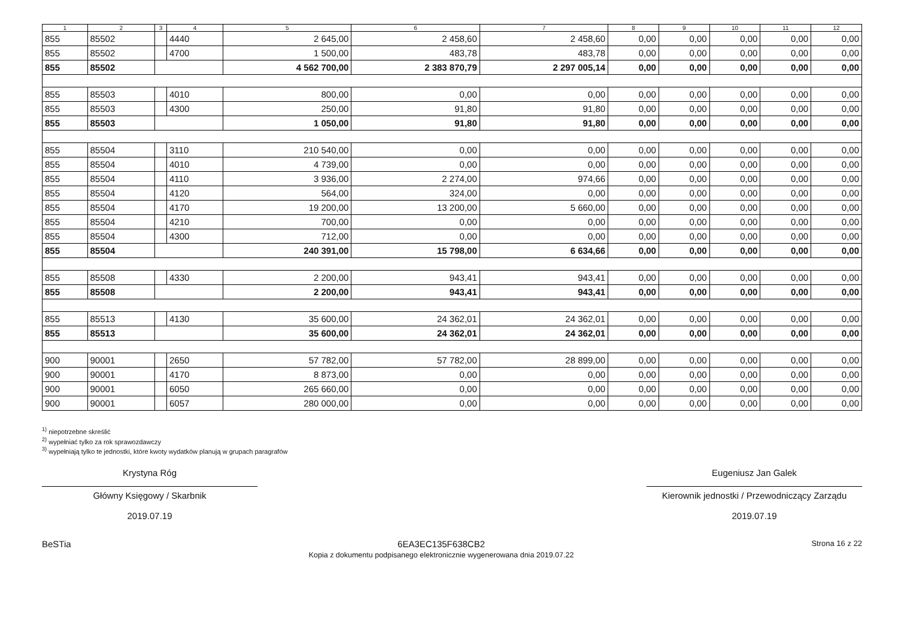| 1 | 2 | 3 | 4 | 5 | 6 | 7 | 8 | 9 | 10 | 11 | 12 |
| --- | --- | --- | --- | --- | --- | --- | --- | --- | --- | --- | --- |
| 855 | 85502 | | 4440 | 2 645,00 | 2 458,60 | 2 458,60 | 0,00 | 0,00 | 0,00 | 0,00 | 0,00 |
| 855 | 85502 | | 4700 | 1 500,00 | 483,78 | 483,78 | 0,00 | 0,00 | 0,00 | 0,00 | 0,00 |
| 855 | 85502 | | | 4 562 700,00 | 2 383 870,79 | 2 297 005,14 | 0,00 | 0,00 | 0,00 | 0,00 | 0,00 |
| 855 | 85503 | | 4010 | 800,00 | 0,00 | 0,00 | 0,00 | 0,00 | 0,00 | 0,00 | 0,00 |
| 855 | 85503 | | 4300 | 250,00 | 91,80 | 91,80 | 0,00 | 0,00 | 0,00 | 0,00 | 0,00 |
| 855 | 85503 | | | 1 050,00 | 91,80 | 91,80 | 0,00 | 0,00 | 0,00 | 0,00 | 0,00 |
| 855 | 85504 | | 3110 | 210 540,00 | 0,00 | 0,00 | 0,00 | 0,00 | 0,00 | 0,00 | 0,00 |
| 855 | 85504 | | 4010 | 4 739,00 | 0,00 | 0,00 | 0,00 | 0,00 | 0,00 | 0,00 | 0,00 |
| 855 | 85504 | | 4110 | 3 936,00 | 2 274,00 | 974,66 | 0,00 | 0,00 | 0,00 | 0,00 | 0,00 |
| 855 | 85504 | | 4120 | 564,00 | 324,00 | 0,00 | 0,00 | 0,00 | 0,00 | 0,00 | 0,00 |
| 855 | 85504 | | 4170 | 19 200,00 | 13 200,00 | 5 660,00 | 0,00 | 0,00 | 0,00 | 0,00 | 0,00 |
| 855 | 85504 | | 4210 | 700,00 | 0,00 | 0,00 | 0,00 | 0,00 | 0,00 | 0,00 | 0,00 |
| 855 | 85504 | | 4300 | 712,00 | 0,00 | 0,00 | 0,00 | 0,00 | 0,00 | 0,00 | 0,00 |
| 855 | 85504 | | | 240 391,00 | 15 798,00 | 6 634,66 | 0,00 | 0,00 | 0,00 | 0,00 | 0,00 |
| 855 | 85508 | | 4330 | 2 200,00 | 943,41 | 943,41 | 0,00 | 0,00 | 0,00 | 0,00 | 0,00 |
| 855 | 85508 | | | 2 200,00 | 943,41 | 943,41 | 0,00 | 0,00 | 0,00 | 0,00 | 0,00 |
| 855 | 85513 | | 4130 | 35 600,00 | 24 362,01 | 24 362,01 | 0,00 | 0,00 | 0,00 | 0,00 | 0,00 |
| 855 | 85513 | | | 35 600,00 | 24 362,01 | 24 362,01 | 0,00 | 0,00 | 0,00 | 0,00 | 0,00 |
| 900 | 90001 | | 2650 | 57 782,00 | 57 782,00 | 28 899,00 | 0,00 | 0,00 | 0,00 | 0,00 | 0,00 |
| 900 | 90001 | | 4170 | 8 873,00 | 0,00 | 0,00 | 0,00 | 0,00 | 0,00 | 0,00 | 0,00 |
| 900 | 90001 | | 6050 | 265 660,00 | 0,00 | 0,00 | 0,00 | 0,00 | 0,00 | 0,00 | 0,00 |
| 900 | 90001 | | 6057 | 280 000,00 | 0,00 | 0,00 | 0,00 | 0,00 | 0,00 | 0,00 | 0,00 |
<sup>1)</sup> niepotrzebne skreślić
<sup>2)</sup> wypełniać tylko za rok sprawozdawczy
<sup>3)</sup> wypełniają tylko te jednostki, które kwoty wydatków planują w grupach paragrafów
Krystyna Róg
Główny Księgowy / Skarbnik
2019.07.19
Eugeniusz Jan Galek
Kierownik jednostki / Przewodniczący Zarządu
2019.07.19
BeSTia 6EA3EC135F638CB2
Kopia z dokumentu podpisanego elektronicznie wygenerowana dnia 2019.07.22 Strona 16 z 22